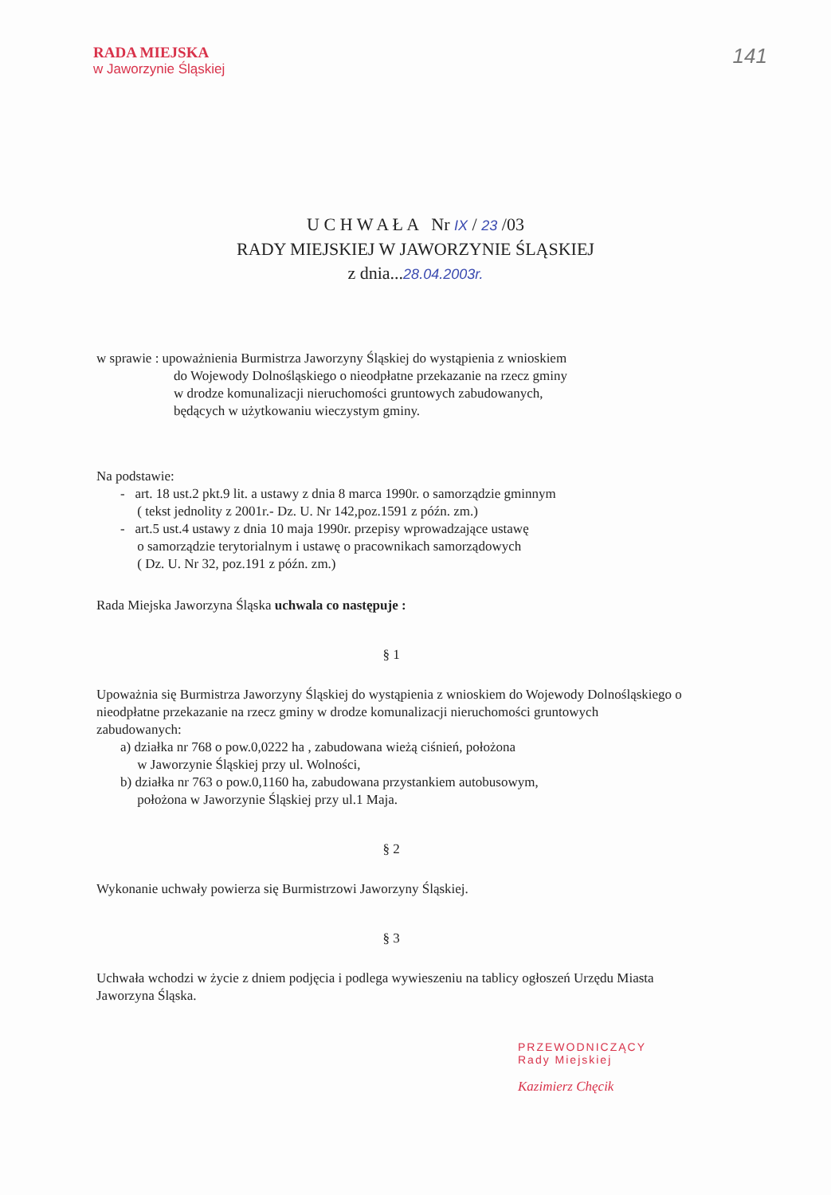141
RADA MIEJSKA
w Jaworzynie Śląskiej
U C H W A Ł A Nr IX / 23 /03
RADY MIEJSKIEJ W JAWORZYNIE ŚLĄSKIEJ
z dnia...28.04.2003r.
w sprawie : upoważnienia Burmistrza Jaworzyny Śląskiej do wystąpienia z wnioskiem
do Wojewody Dolnośląskiego o nieodpłatne przekazanie na rzecz gminy
w drodze komunalizacji nieruchomości gruntowych zabudowanych,
będących w użytkowaniu wieczystym gminy.
Na podstawie:
- art. 18 ust.2 pkt.9 lit. a ustawy z dnia 8 marca 1990r. o samorządzie gminnym
( tekst jednolity z 2001r.- Dz. U. Nr 142,poz.1591 z późn. zm.)
- art.5 ust.4 ustawy z dnia 10 maja 1990r. przepisy wprowadzające ustawę
o samorządzie terytorialnym i ustawę o pracownikach samorządowych
( Dz. U. Nr 32, poz.191 z późn. zm.)
Rada Miejska Jaworzyna Śląska uchwala co następuje :
§ 1
Upoważnia się Burmistrza Jaworzyny Śląskiej do wystąpienia z wnioskiem do Wojewody Dolnośląskiego o nieodpłatne przekazanie na rzecz gminy w drodze komunalizacji nieruchomości gruntowych zabudowanych:
a) działka nr 768 o pow.0,0222 ha , zabudowana wieżą ciśnień, położona
w Jaworzynie Śląskiej przy ul. Wolności,
b) działka nr 763 o pow.0,1160 ha, zabudowana przystankiem autobusowym,
położona w Jaworzynie Śląskiej przy ul.1 Maja.
§ 2
Wykonanie uchwały powierza się Burmistrzowi Jaworzyny Śląskiej.
§ 3
Uchwała wchodzi w życie z dniem podjęcia i podlega wywieszeniu na tablicy ogłoszeń Urzędu Miasta Jaworzyna Śląska.
PRZEWODNICZĄCY
Rady Miejskiej
Kazimierz Chęcik